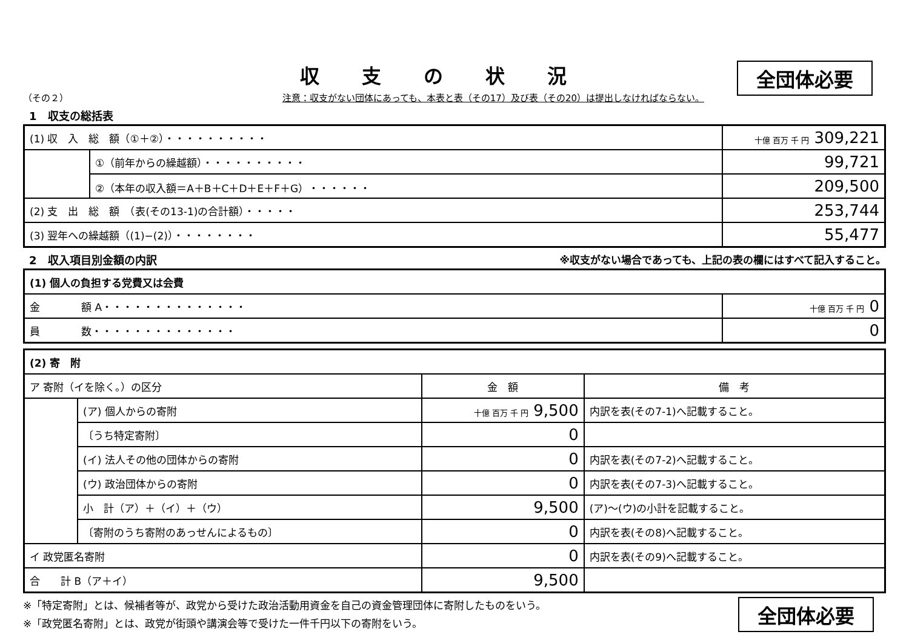全団体必要
収支の状況
（その２） 注意：収支がない団体にあっても、本表と表（その17）及び表（その20）は提出しなければならない。
1　収支の総括表
| (1) 収 入 総 額（①＋②）・・・・・・・・・・ | | 十億 百万 千 円 309,221 |
| | ①（前年からの繰越額）・・・・・・・・・・ | 99,721 |
| | ②（本年の収入額＝A＋B＋C＋D＋E＋F＋G）・・・・・・ | 209,500 |
| (2) 支 出 総 額 （表(その13-1)の合計額）・・・・・ | | 253,744 |
| (3) 翌年への繰越額（(1)−(2)）・・・・・・・・ | | 55,477 |
2　収入項目別金額の内訳 ※収支がない場合であっても、上記の表の欄にはすべて記入すること。
| (1) 個人の負担する党費又は会費 | |
| 金 額 A・・・・・・・・・・・・・・ | 十億 百万 千 円 0 |
| 員 数・・・・・・・・・・・・・・ | 0 |
| (2) 寄 附 | | | |
| ア 寄附（イを除く。）の区分 | | 金 額 | 備 考 |
| | (ア) 個人からの寄附 | 十億 百万 千 円 9,500 | 内訳を表(その7-1)へ記載すること。 |
| | 〔うち特定寄附〕 | 0 | |
| | (イ) 法人その他の団体からの寄附 | 0 | 内訳を表(その7-2)へ記載すること。 |
| | (ウ) 政治団体からの寄附 | 0 | 内訳を表(その7-3)へ記載すること。 |
| | 小 計（ア）＋（イ）＋（ウ） | 9,500 | (ア)〜(ウ)の小計を記載すること。 |
| | 〔寄附のうち寄附のあっせんによるもの〕 | 0 | 内訳を表(その8)へ記載すること。 |
| イ 政党匿名寄附 | | 0 | 内訳を表(その9)へ記載すること。 |
| 合 計 B（ア＋イ） | | 9,500 | |
※「特定寄附」とは、候補者等が、政党から受けた政治活動用資金を自己の資金管理団体に寄附したものをいう。
※「政党匿名寄附」とは、政党が街頭や講演会等で受けた一件千円以下の寄附をいう。
全団体必要